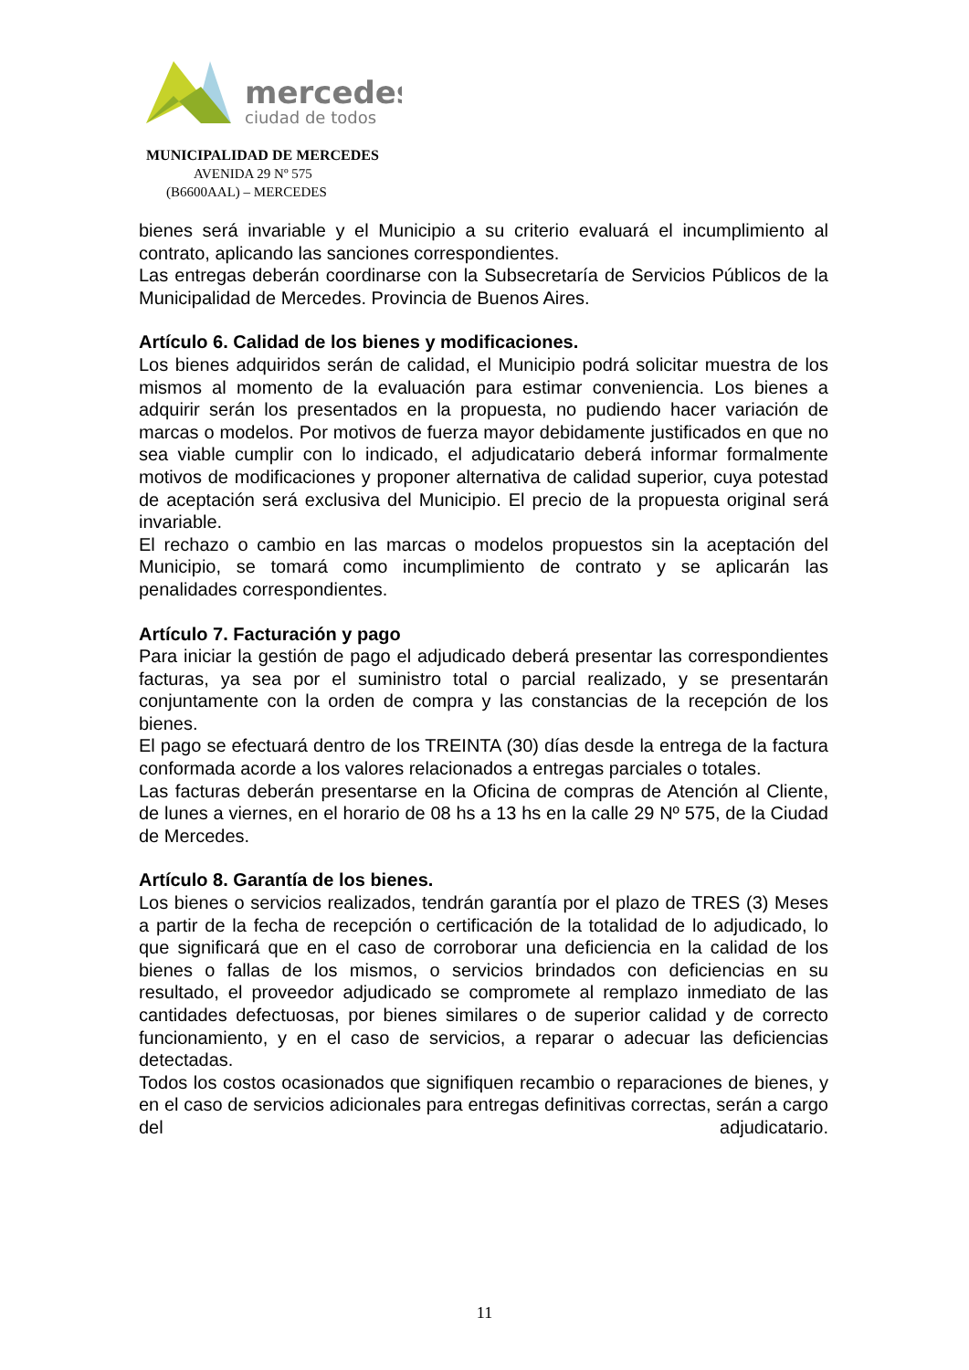mercedes
ciudad de todos
MUNICIPALIDAD DE MERCEDES
AVENIDA 29 Nº 575
(B6600AAL) – MERCEDES
bienes será invariable y el Municipio a su criterio evaluará el incumplimiento al contrato, aplicando las sanciones correspondientes.
Las entregas deberán coordinarse con la Subsecretaría de Servicios Públicos de la Municipalidad de Mercedes. Provincia de Buenos Aires.
Artículo 6. Calidad de los bienes y modificaciones.
Los bienes adquiridos serán de calidad, el Municipio podrá solicitar muestra de los mismos al momento de la evaluación para estimar conveniencia. Los bienes a adquirir serán los presentados en la propuesta, no pudiendo hacer variación de marcas o modelos. Por motivos de fuerza mayor debidamente justificados en que no sea viable cumplir con lo indicado, el adjudicatario deberá informar formalmente motivos de modificaciones y proponer alternativa de calidad superior, cuya potestad de aceptación será exclusiva del Municipio. El precio de la propuesta original será invariable.
El rechazo o cambio en las marcas o modelos propuestos sin la aceptación del Municipio, se tomará como incumplimiento de contrato y se aplicarán las penalidades correspondientes.
Artículo 7. Facturación y pago
Para iniciar la gestión de pago el adjudicado deberá presentar las correspondientes facturas, ya sea por el suministro total o parcial realizado, y se presentarán conjuntamente con la orden de compra y las constancias de la recepción de los bienes.
El pago se efectuará dentro de los TREINTA (30) días desde la entrega de la factura conformada acorde a los valores relacionados a entregas parciales o totales.
Las facturas deberán presentarse en la Oficina de compras de Atención al Cliente, de lunes a viernes, en el horario de 08 hs a 13 hs en la calle 29 Nº 575, de la Ciudad de Mercedes.
Artículo 8. Garantía de los bienes.
Los bienes o servicios realizados, tendrán garantía por el plazo de TRES (3) Meses a partir de la fecha de recepción o certificación de la totalidad de lo adjudicado, lo que significará que en el caso de corroborar una deficiencia en la calidad de los bienes o fallas de los mismos, o servicios brindados con deficiencias en su resultado, el proveedor adjudicado se compromete al remplazo inmediato de las cantidades defectuosas, por bienes similares o de superior calidad y de correcto funcionamiento, y en el caso de servicios, a reparar o adecuar las deficiencias detectadas.
Todos los costos ocasionados que signifiquen recambio o reparaciones de bienes, y en el caso de servicios adicionales para entregas definitivas correctas, serán a cargo del adjudicatario.
11